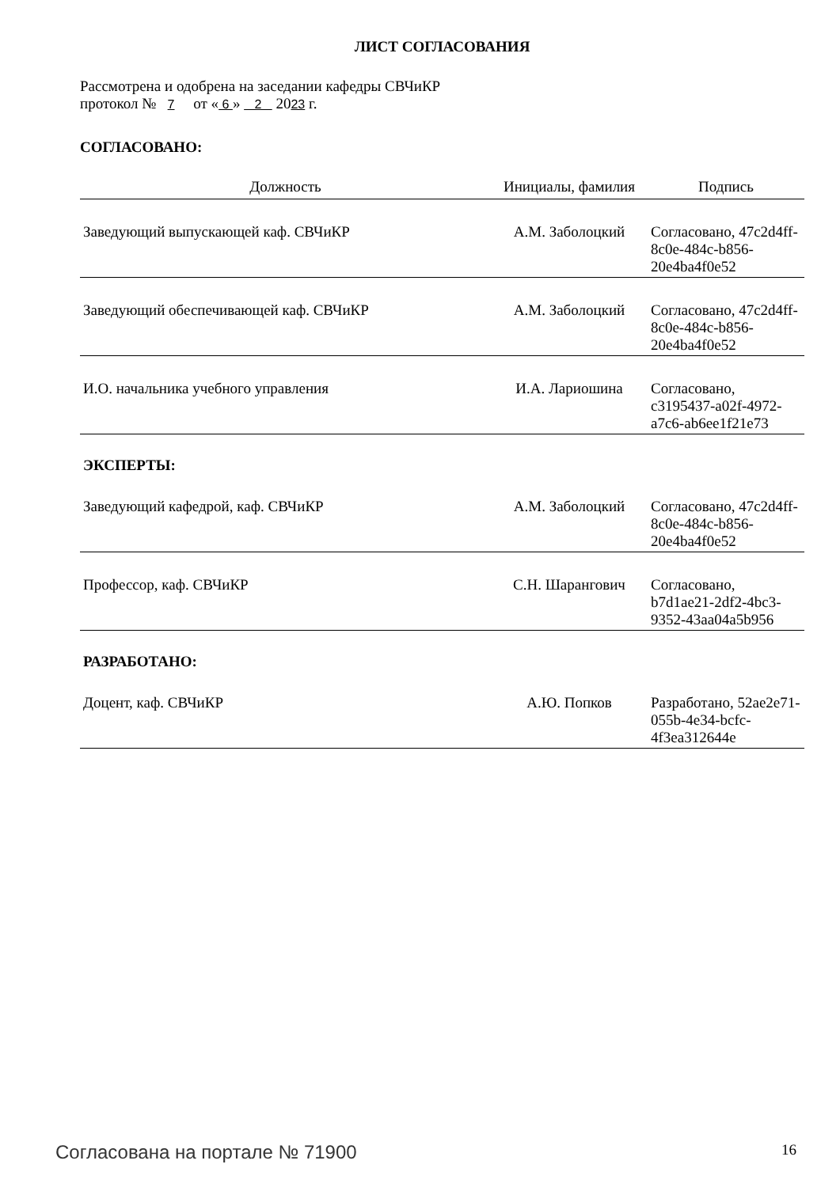ЛИСТ СОГЛАСОВАНИЯ
Рассмотрена и одобрена на заседании кафедры СВЧиКР
протокол № 7 от « 6 » 2 2023 г.
СОГЛАСОВАНО:
| Должность | Инициалы, фамилия | Подпись |
| --- | --- | --- |
| Заведующий выпускающей каф. СВЧиКР | А.М. Заболоцкий | Согласовано, 47c2d4ff-8c0e-484c-b856-20e4ba4f0e52 |
| Заведующий обеспечивающей каф. СВЧиКР | А.М. Заболоцкий | Согласовано, 47c2d4ff-8c0e-484c-b856-20e4ba4f0e52 |
| И.О. начальника учебного управления | И.А. Лариошина | Согласовано, c3195437-a02f-4972-a7c6-ab6ee1f21e73 |
| ЭКСПЕРТЫ: | | |
| Заведующий кафедрой, каф. СВЧиКР | А.М. Заболоцкий | Согласовано, 47c2d4ff-8c0e-484c-b856-20e4ba4f0e52 |
| Профессор, каф. СВЧиКР | С.Н. Шарангович | Согласовано, b7d1ae21-2df2-4bc3-9352-43aa04a5b956 |
| РАЗРАБОТАНО: | | |
| Доцент, каф. СВЧиКР | А.Ю. Попков | Разработано, 52ae2e71-055b-4e34-bcfc-4f3ea312644e |
Согласована на портале № 71900 16